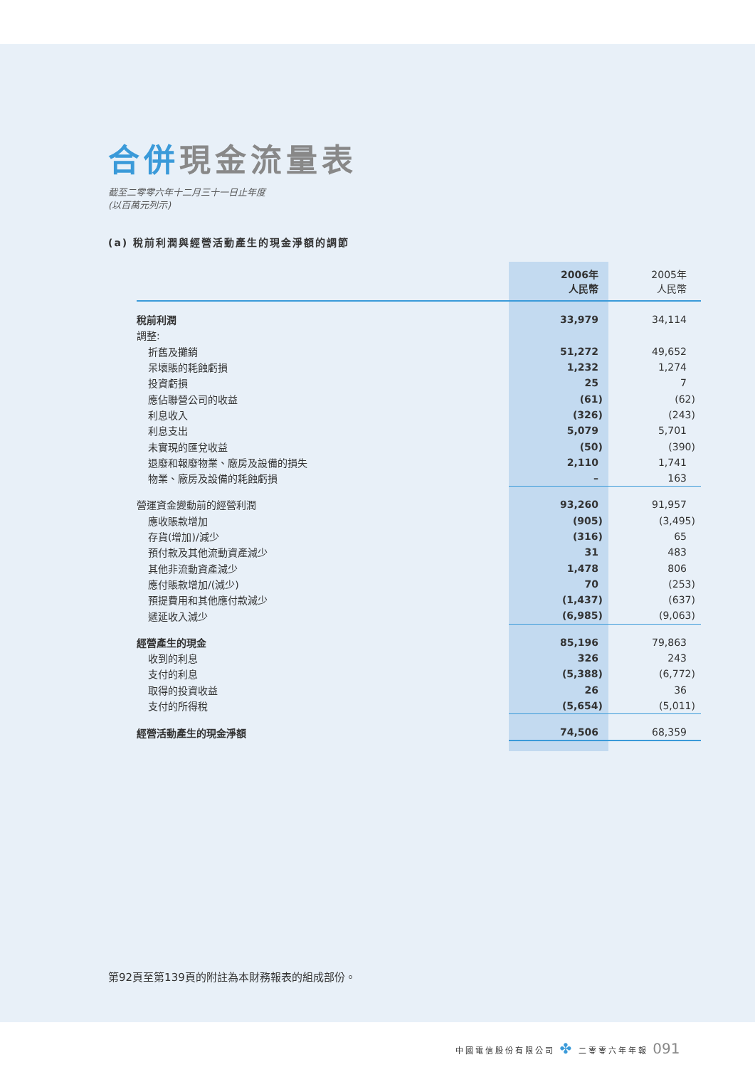合併現金流量表
截至二零零六年十二月三十一日止年度
(以百萬元列示)
(a) 稅前利潤與經營活動產生的現金淨額的調節
| | 2006年 人民幣 | 2005年 人民幣 |
| --- | --- | --- |
| 稅前利潤 | 33,979 | 34,114 |
| 調整: | | |
| 折舊及攤銷 | 51,272 | 49,652 |
| 呆壞賬的耗蝕虧損 | 1,232 | 1,274 |
| 投資虧損 | 25 | 7 |
| 應佔聯營公司的收益 | (61) | (62) |
| 利息收入 | (326) | (243) |
| 利息支出 | 5,079 | 5,701 |
| 未實現的匯兌收益 | (50) | (390) |
| 退廢和報廢物業、廠房及設備的損失 | 2,110 | 1,741 |
| 物業、廠房及設備的耗蝕虧損 | – | 163 |
| 營運資金變動前的經營利潤 | 93,260 | 91,957 |
| 應收賬款增加 | (905) | (3,495) |
| 存貨(增加)/減少 | (316) | 65 |
| 預付款及其他流動資產減少 | 31 | 483 |
| 其他非流動資產減少 | 1,478 | 806 |
| 應付賬款增加/(減少) | 70 | (253) |
| 預提費用和其他應付款減少 | (1,437) | (637) |
| 遞延收入減少 | (6,985) | (9,063) |
| 經營產生的現金 | 85,196 | 79,863 |
| 收到的利息 | 326 | 243 |
| 支付的利息 | (5,388) | (6,772) |
| 取得的投資收益 | 26 | 36 |
| 支付的所得稅 | (5,654) | (5,011) |
| 經營活動產生的現金淨額 | 74,506 | 68,359 |
第92頁至第139頁的附註為本財務報表的組成部份。
中國電信股份有限公司 ✤ 二零零六年年報 091